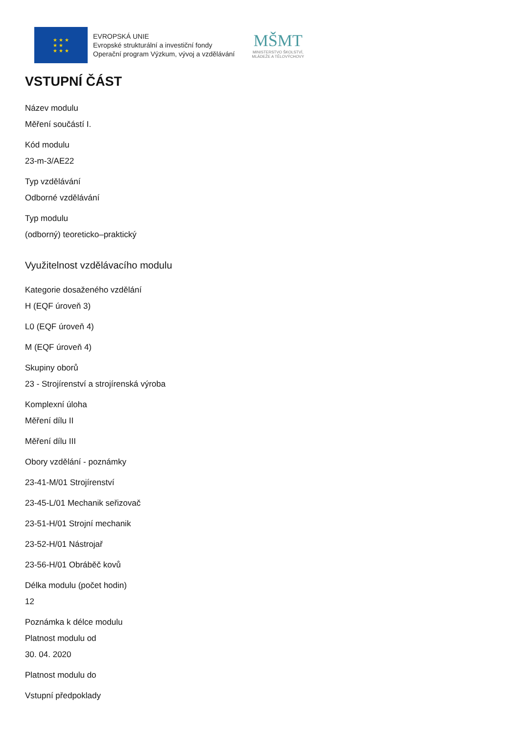★ ★ ★
★ ★
★ ★ ★
EVROPSKÁ UNIE
Evropské strukturální a investiční fondy
Operační program Výzkum, vývoj a vzdělávání
MŠMT
MINISTERSTVO ŠKOLSTVÍ,
MLÁDEŽE A TĚLOVÝCHOVY
VSTUPNÍ ČÁST
Název modulu
Měření součástí I.
Kód modulu
23-m-3/AE22
Typ vzdělávání
Odborné vzdělávání
Typ modulu
(odborný) teoreticko–praktický
Využitelnost vzdělávacího modulu
Kategorie dosaženého vzdělání
H (EQF úroveň 3)
L0 (EQF úroveň 4)
M (EQF úroveň 4)
Skupiny oborů
23 - Strojírenství a strojírenská výroba
Komplexní úloha
Měření dílu II
Měření dílu III
Obory vzdělání - poznámky
23-41-M/01 Strojírenství
23-45-L/01 Mechanik seřizovač
23-51-H/01 Strojní mechanik
23-52-H/01 Nástrojař
23-56-H/01 Obráběč kovů
Délka modulu (počet hodin)
12
Poznámka k délce modulu
Platnost modulu od
30. 04. 2020
Platnost modulu do
Vstupní předpoklady